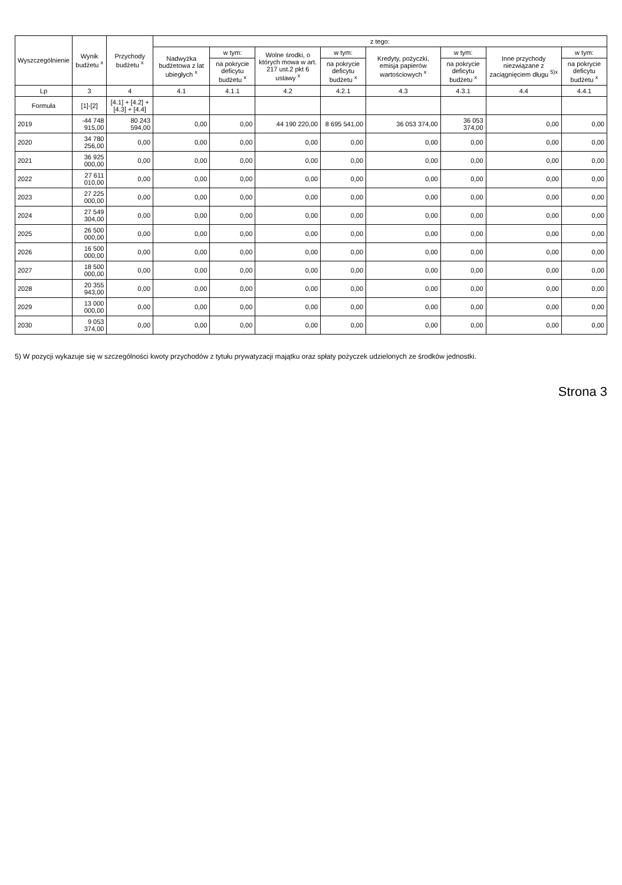| Wyszczególnienie | Wynik budżetu <sup>x</sup> | Przychody budżetu <sup>x</sup> | z tego: | | | | | | | |
| --- | --- | --- | --- | --- | --- | --- | --- | --- | --- | --- |
| | | | Nadwyżka budżetowa z lat ubiegłych <sup>x</sup> | w tym: | Wolne środki, o których mowa w art. 217 ust.2 pkt 6 ustawy <sup>x</sup> | w tym: | Kredyty, pożyczki, emisja papierów wartościowych <sup>x</sup> | w tym: | Inne przychody niezwiązane z zaciągnięciem długu <sup>5)x</sup> | w tym: |
| | | | | na pokrycie deficytu budżetu <sup>x</sup> | | na pokrycie deficytu budżetu <sup>x</sup> | | na pokrycie deficytu budżetu <sup>x</sup> | | na pokrycie deficytu budżetu <sup>x</sup> |
| Lp | 3 | 4 | 4.1 | 4.1.1 | 4.2 | 4.2.1 | 4.3 | 4.3.1 | 4.4 | 4.4.1 |
| Formuła | [1]-[2] | [4.1] + [4.2] + [4.3] + [4.4] | | | | | | | | |
| 2019 | -44 748 915,00 | 80 243 594,00 | 0,00 | 0,00 | 44 190 220,00 | 8 695 541,00 | 36 053 374,00 | 36 053 374,00 | 0,00 | 0,00 |
| 2020 | 34 780 256,00 | 0,00 | 0,00 | 0,00 | 0,00 | 0,00 | 0,00 | 0,00 | 0,00 | 0,00 |
| 2021 | 36 925 000,00 | 0,00 | 0,00 | 0,00 | 0,00 | 0,00 | 0,00 | 0,00 | 0,00 | 0,00 |
| 2022 | 27 611 010,00 | 0,00 | 0,00 | 0,00 | 0,00 | 0,00 | 0,00 | 0,00 | 0,00 | 0,00 |
| 2023 | 27 225 000,00 | 0,00 | 0,00 | 0,00 | 0,00 | 0,00 | 0,00 | 0,00 | 0,00 | 0,00 |
| 2024 | 27 549 304,00 | 0,00 | 0,00 | 0,00 | 0,00 | 0,00 | 0,00 | 0,00 | 0,00 | 0,00 |
| 2025 | 26 500 000,00 | 0,00 | 0,00 | 0,00 | 0,00 | 0,00 | 0,00 | 0,00 | 0,00 | 0,00 |
| 2026 | 16 500 000,00 | 0,00 | 0,00 | 0,00 | 0,00 | 0,00 | 0,00 | 0,00 | 0,00 | 0,00 |
| 2027 | 18 500 000,00 | 0,00 | 0,00 | 0,00 | 0,00 | 0,00 | 0,00 | 0,00 | 0,00 | 0,00 |
| 2028 | 20 355 943,00 | 0,00 | 0,00 | 0,00 | 0,00 | 0,00 | 0,00 | 0,00 | 0,00 | 0,00 |
| 2029 | 13 000 000,00 | 0,00 | 0,00 | 0,00 | 0,00 | 0,00 | 0,00 | 0,00 | 0,00 | 0,00 |
| 2030 | 9 053 374,00 | 0,00 | 0,00 | 0,00 | 0,00 | 0,00 | 0,00 | 0,00 | 0,00 | 0,00 |
5) W pozycji wykazuje się w szczególności kwoty przychodów z tytułu prywatyzacji majątku oraz spłaty pożyczek udzielonych ze środków jednostki.
Strona 3